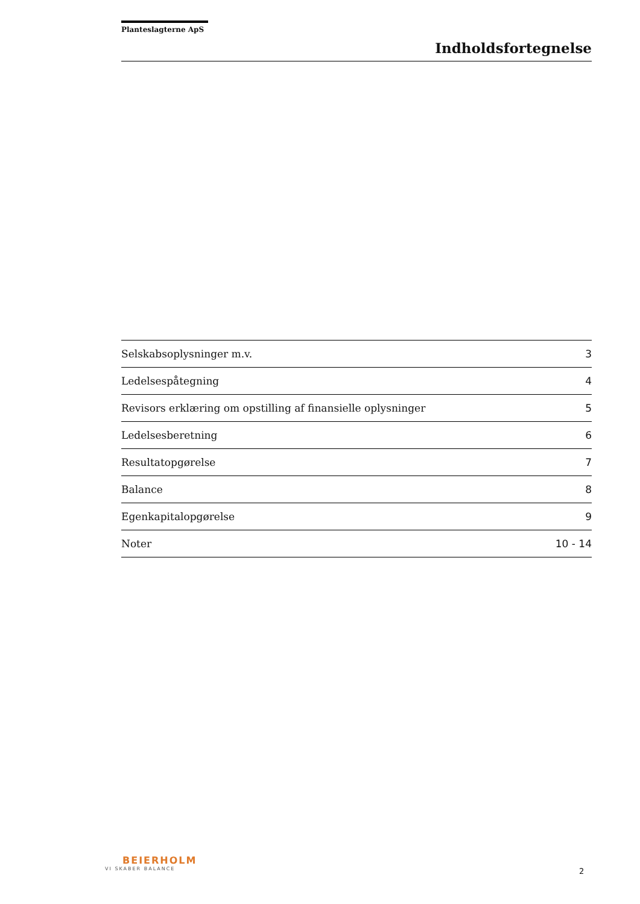Planteslagterne ApS
Indholdsfortegnelse
| Selskabsoplysninger m.v. | 3 |
| Ledelsespåtegning | 4 |
| Revisors erklæring om opstilling af finansielle oplysninger | 5 |
| Ledelsesberetning | 6 |
| Resultatopgørelse | 7 |
| Balance | 8 |
| Egenkapitalopgørelse | 9 |
| Noter | 10 - 14 |
BEIERHOLM
VI SKABER BALANCE
2